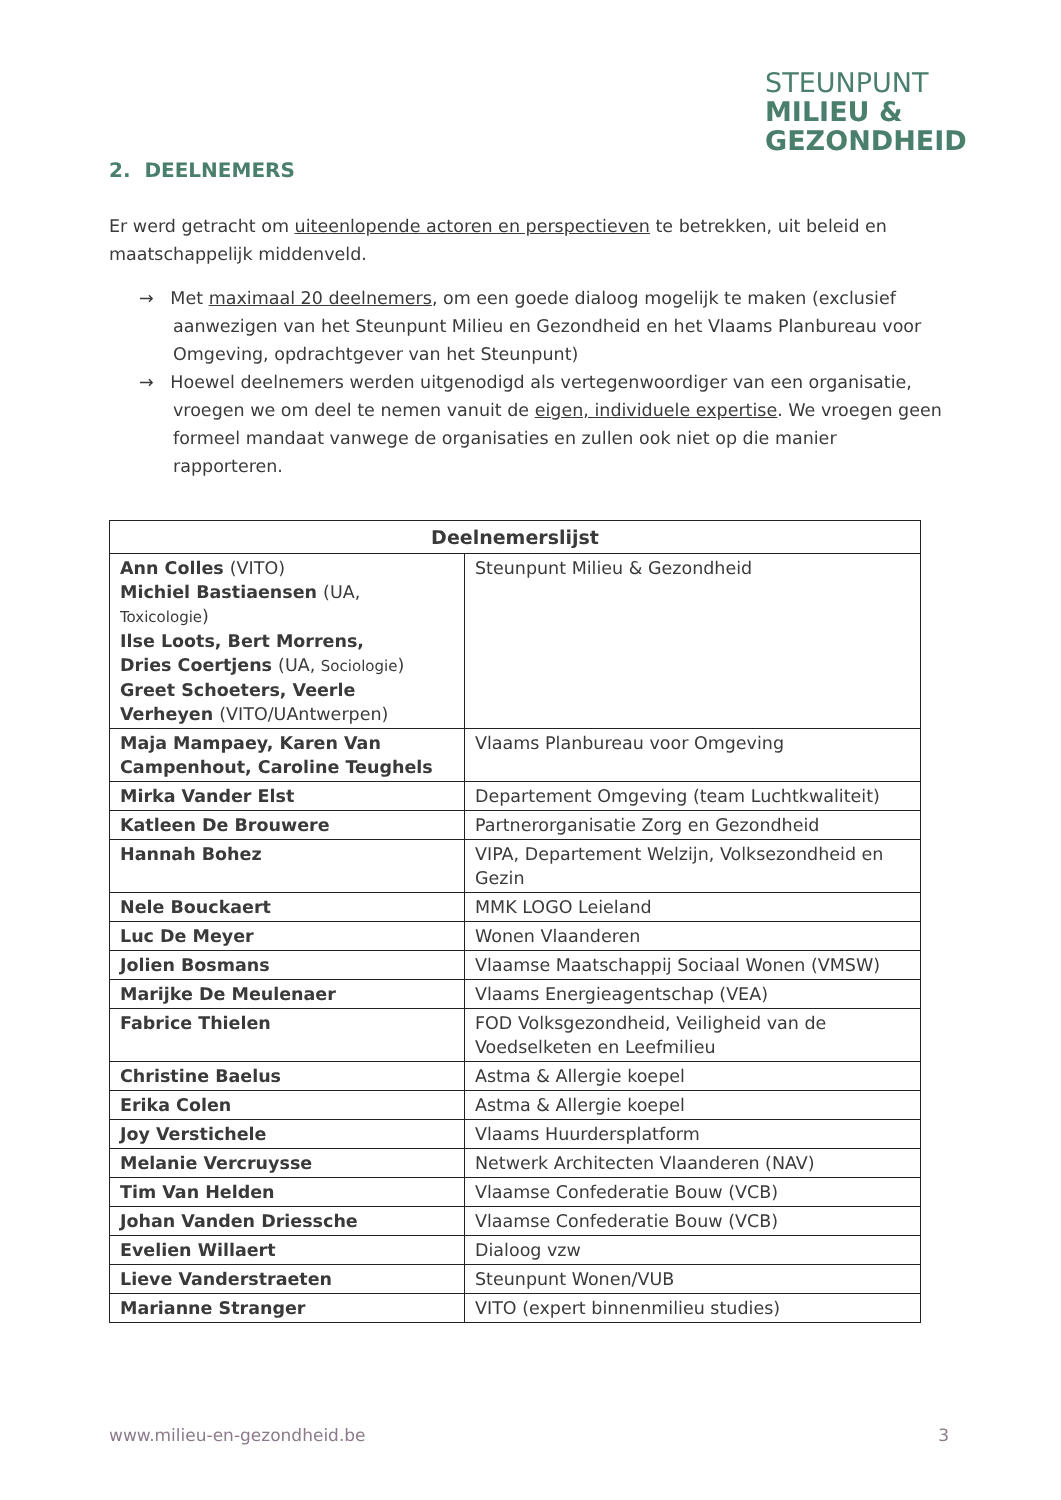STEUNPUNT
MILIEU &
GEZONDHEID
2. DEELNEMERS
Er werd getracht om uiteenlopende actoren en perspectieven te betrekken, uit beleid en maatschappelijk middenveld.
→ Met maximaal 20 deelnemers, om een goede dialoog mogelijk te maken (exclusief aanwezigen van het Steunpunt Milieu en Gezondheid en het Vlaams Planbureau voor Omgeving, opdrachtgever van het Steunpunt)
→ Hoewel deelnemers werden uitgenodigd als vertegenwoordiger van een organisatie, vroegen we om deel te nemen vanuit de eigen, individuele expertise. We vroegen geen formeel mandaat vanwege de organisaties en zullen ook niet op die manier rapporteren.
| Deelnemerslijst | |
| --- | --- |
| Ann Colles (VITO) Michiel Bastiaensen (UA, Toxicologie ) Ilse Loots, Bert Morrens, Dries Coertjens (UA, Sociologie ) Greet Schoeters, Veerle Verheyen (VITO/UAntwerpen) | Steunpunt Milieu & Gezondheid |
| Maja Mampaey, Karen Van Campenhout, Caroline Teughels | Vlaams Planbureau voor Omgeving |
| Mirka Vander Elst | Departement Omgeving (team Luchtkwaliteit) |
| Katleen De Brouwere | Partnerorganisatie Zorg en Gezondheid |
| Hannah Bohez | VIPA, Departement Welzijn, Volksezondheid en Gezin |
| Nele Bouckaert | MMK LOGO Leieland |
| Luc De Meyer | Wonen Vlaanderen |
| Jolien Bosmans | Vlaamse Maatschappij Sociaal Wonen (VMSW) |
| Marijke De Meulenaer | Vlaams Energieagentschap (VEA) |
| Fabrice Thielen | FOD Volksgezondheid, Veiligheid van de Voedselketen en Leefmilieu |
| Christine Baelus | Astma & Allergie koepel |
| Erika Colen | Astma & Allergie koepel |
| Joy Verstichele | Vlaams Huurdersplatform |
| Melanie Vercruysse | Netwerk Architecten Vlaanderen (NAV) |
| Tim Van Helden | Vlaamse Confederatie Bouw (VCB) |
| Johan Vanden Driessche | Vlaamse Confederatie Bouw (VCB) |
| Evelien Willaert | Dialoog vzw |
| Lieve Vanderstraeten | Steunpunt Wonen/VUB |
| Marianne Stranger | VITO (expert binnenmilieu studies) |
www.milieu-en-gezondheid.be 3